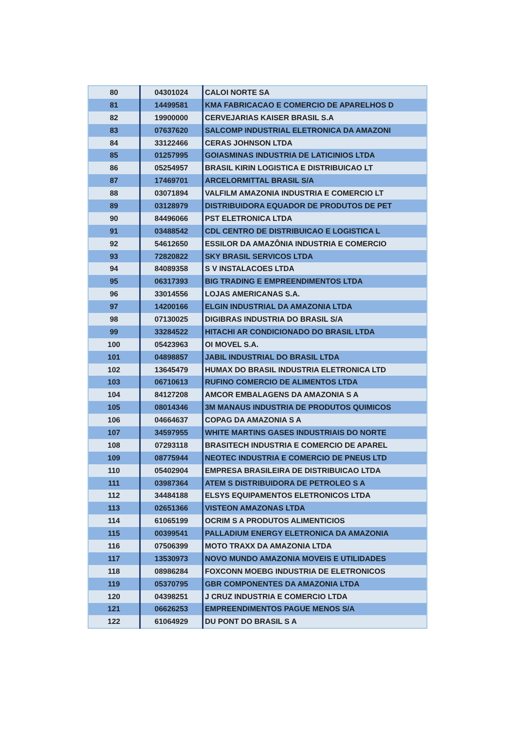| 80 | 04301024 | CALOI NORTE SA |
| 81 | 14499581 | KMA FABRICACAO E COMERCIO DE APARELHOS D |
| 82 | 19900000 | CERVEJARIAS KAISER BRASIL S.A |
| 83 | 07637620 | SALCOMP INDUSTRIAL ELETRONICA DA AMAZONI |
| 84 | 33122466 | CERAS JOHNSON LTDA |
| 85 | 01257995 | GOIASMINAS INDUSTRIA DE LATICINIOS LTDA |
| 86 | 05254957 | BRASIL KIRIN LOGISTICA E DISTRIBUICAO LT |
| 87 | 17469701 | ARCELORMITTAL BRASIL S/A |
| 88 | 03071894 | VALFILM AMAZONIA INDUSTRIA E COMERCIO LT |
| 89 | 03128979 | DISTRIBUIDORA EQUADOR DE PRODUTOS DE PET |
| 90 | 84496066 | PST ELETRONICA LTDA |
| 91 | 03488542 | CDL CENTRO DE DISTRIBUICAO E LOGISTICA L |
| 92 | 54612650 | ESSILOR DA AMAZÔNIA INDUSTRIA E COMERCIO |
| 93 | 72820822 | SKY BRASIL SERVICOS LTDA |
| 94 | 84089358 | S V INSTALACOES LTDA |
| 95 | 06317393 | BIG TRADING E EMPREENDIMENTOS LTDA |
| 96 | 33014556 | LOJAS AMERICANAS S.A. |
| 97 | 14200166 | ELGIN INDUSTRIAL DA AMAZONIA LTDA |
| 98 | 07130025 | DIGIBRAS INDUSTRIA DO BRASIL S/A |
| 99 | 33284522 | HITACHI AR CONDICIONADO DO BRASIL LTDA |
| 100 | 05423963 | OI MOVEL S.A. |
| 101 | 04898857 | JABIL INDUSTRIAL DO BRASIL LTDA |
| 102 | 13645479 | HUMAX DO BRASIL INDUSTRIA ELETRONICA LTD |
| 103 | 06710613 | RUFINO COMERCIO DE ALIMENTOS LTDA |
| 104 | 84127208 | AMCOR EMBALAGENS DA AMAZONIA S A |
| 105 | 08014346 | 3M MANAUS INDUSTRIA DE PRODUTOS QUIMICOS |
| 106 | 04664637 | COPAG DA AMAZONIA S A |
| 107 | 34597955 | WHITE MARTINS GASES INDUSTRIAIS DO NORTE |
| 108 | 07293118 | BRASITECH INDUSTRIA E COMERCIO DE APAREL |
| 109 | 08775944 | NEOTEC INDUSTRIA E COMERCIO DE PNEUS LTD |
| 110 | 05402904 | EMPRESA BRASILEIRA DE DISTRIBUICAO LTDA |
| 111 | 03987364 | ATEM S DISTRIBUIDORA DE PETROLEO S A |
| 112 | 34484188 | ELSYS EQUIPAMENTOS ELETRONICOS LTDA |
| 113 | 02651366 | VISTEON AMAZONAS LTDA |
| 114 | 61065199 | OCRIM S A PRODUTOS ALIMENTICIOS |
| 115 | 00399541 | PALLADIUM ENERGY ELETRONICA DA AMAZONIA |
| 116 | 07506399 | MOTO TRAXX DA AMAZONIA LTDA |
| 117 | 13530973 | NOVO MUNDO AMAZONIA MOVEIS E UTILIDADES |
| 118 | 08986284 | FOXCONN MOEBG INDUSTRIA DE ELETRONICOS |
| 119 | 05370795 | GBR COMPONENTES DA AMAZONIA LTDA |
| 120 | 04398251 | J CRUZ INDUSTRIA E COMERCIO LTDA |
| 121 | 06626253 | EMPREENDIMENTOS PAGUE MENOS S/A |
| 122 | 61064929 | DU PONT DO BRASIL S A |